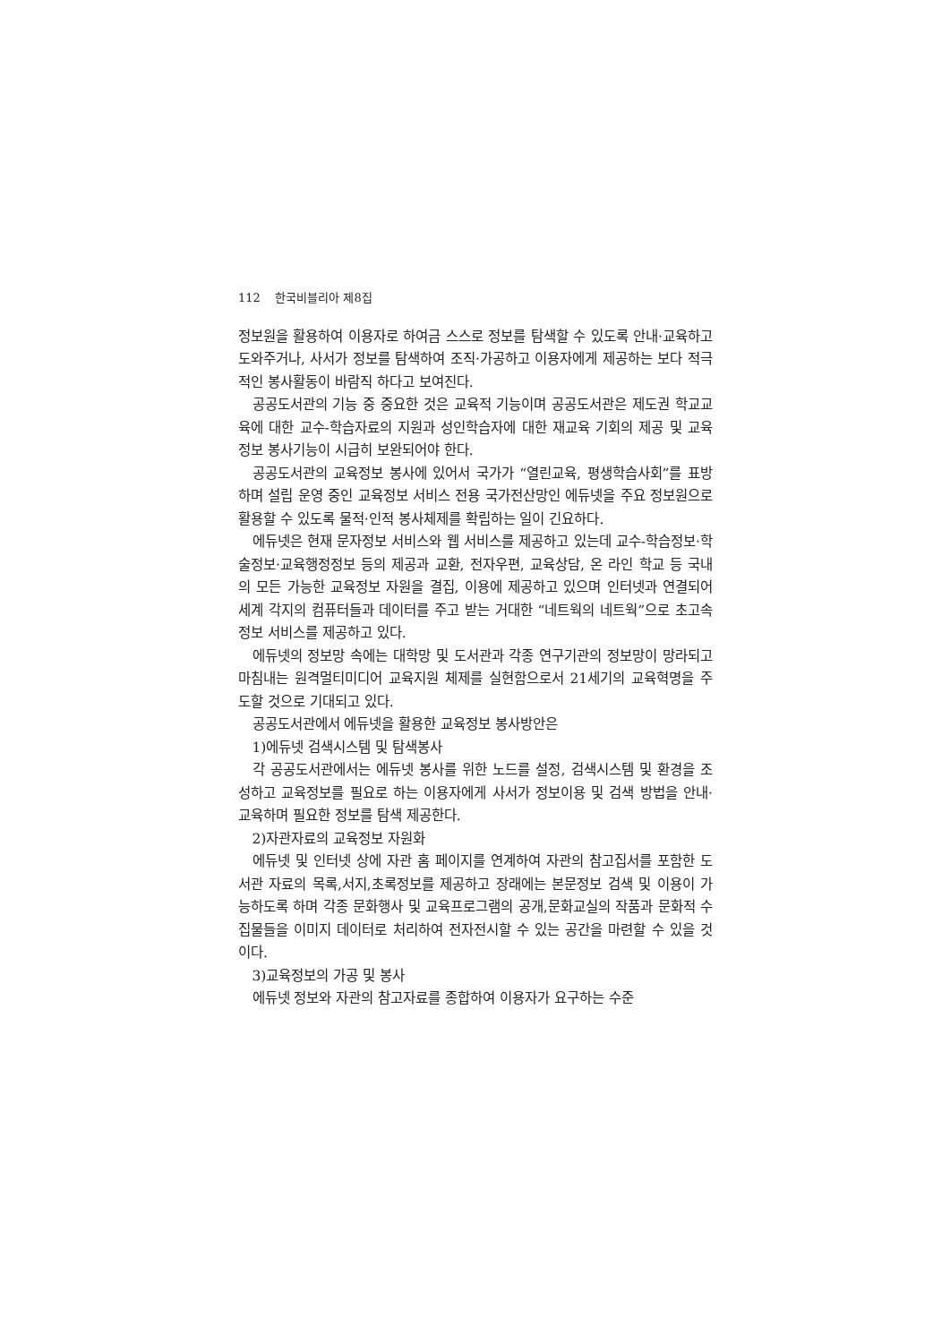112 한국비블리아 제8집
정보원을 활용하여 이용자로 하여금 스스로 정보를 탐색할 수 있도록 안내·교육하고 도와주거나, 사서가 정보를 탐색하여 조직·가공하고 이용자에게 제공하는 보다 적극적인 봉사활동이 바람직 하다고 보여진다.
공공도서관의 기능 중 중요한 것은 교육적 기능이며 공공도서관은 제도권 학교교육에 대한 교수-학습자료의 지원과 성인학습자에 대한 재교육 기회의 제공 및 교육정보 봉사기능이 시급히 보완되어야 한다.
공공도서관의 교육정보 봉사에 있어서 국가가 “열린교육, 평생학습사회”를 표방하며 설립 운영 중인 교육정보 서비스 전용 국가전산망인 에듀넷을 주요 정보원으로 활용할 수 있도록 물적·인적 봉사체제를 확립하는 일이 긴요하다.
에듀넷은 현재 문자정보 서비스와 웹 서비스를 제공하고 있는데 교수-학습정보·학술정보·교육행정정보 등의 제공과 교환, 전자우편, 교육상담, 온 라인 학교 등 국내의 모든 가능한 교육정보 자원을 결집, 이용에 제공하고 있으며 인터넷과 연결되어 세계 각지의 컴퓨터들과 데이터를 주고 받는 거대한 “네트웍의 네트웍”으로 초고속 정보 서비스를 제공하고 있다.
에듀넷의 정보망 속에는 대학망 및 도서관과 각종 연구기관의 정보망이 망라되고 마침내는 원격멀티미디어 교육지원 체제를 실현함으로서 21세기의 교육혁명을 주도할 것으로 기대되고 있다.
공공도서관에서 에듀넷을 활용한 교육정보 봉사방안은
1)에듀넷 검색시스템 및 탐색봉사
각 공공도서관에서는 에듀넷 봉사를 위한 노드를 설정, 검색시스템 및 환경을 조성하고 교육정보를 필요로 하는 이용자에게 사서가 정보이용 및 검색 방법을 안내·교육하며 필요한 정보를 탐색 제공한다.
2)자관자료의 교육정보 자원화
에듀넷 및 인터넷 상에 자관 홈 페이지를 연계하여 자관의 참고집서를 포함한 도서관 자료의 목록,서지,초록정보를 제공하고 장래에는 본문정보 검색 및 이용이 가능하도록 하며 각종 문화행사 및 교육프로그램의 공개,문화교실의 작품과 문화적 수집물들을 이미지 데이터로 처리하여 전자전시할 수 있는 공간을 마련할 수 있을 것이다.
3)교육정보의 가공 및 봉사
에듀넷 정보와 자관의 참고자료를 종합하여 이용자가 요구하는 수준